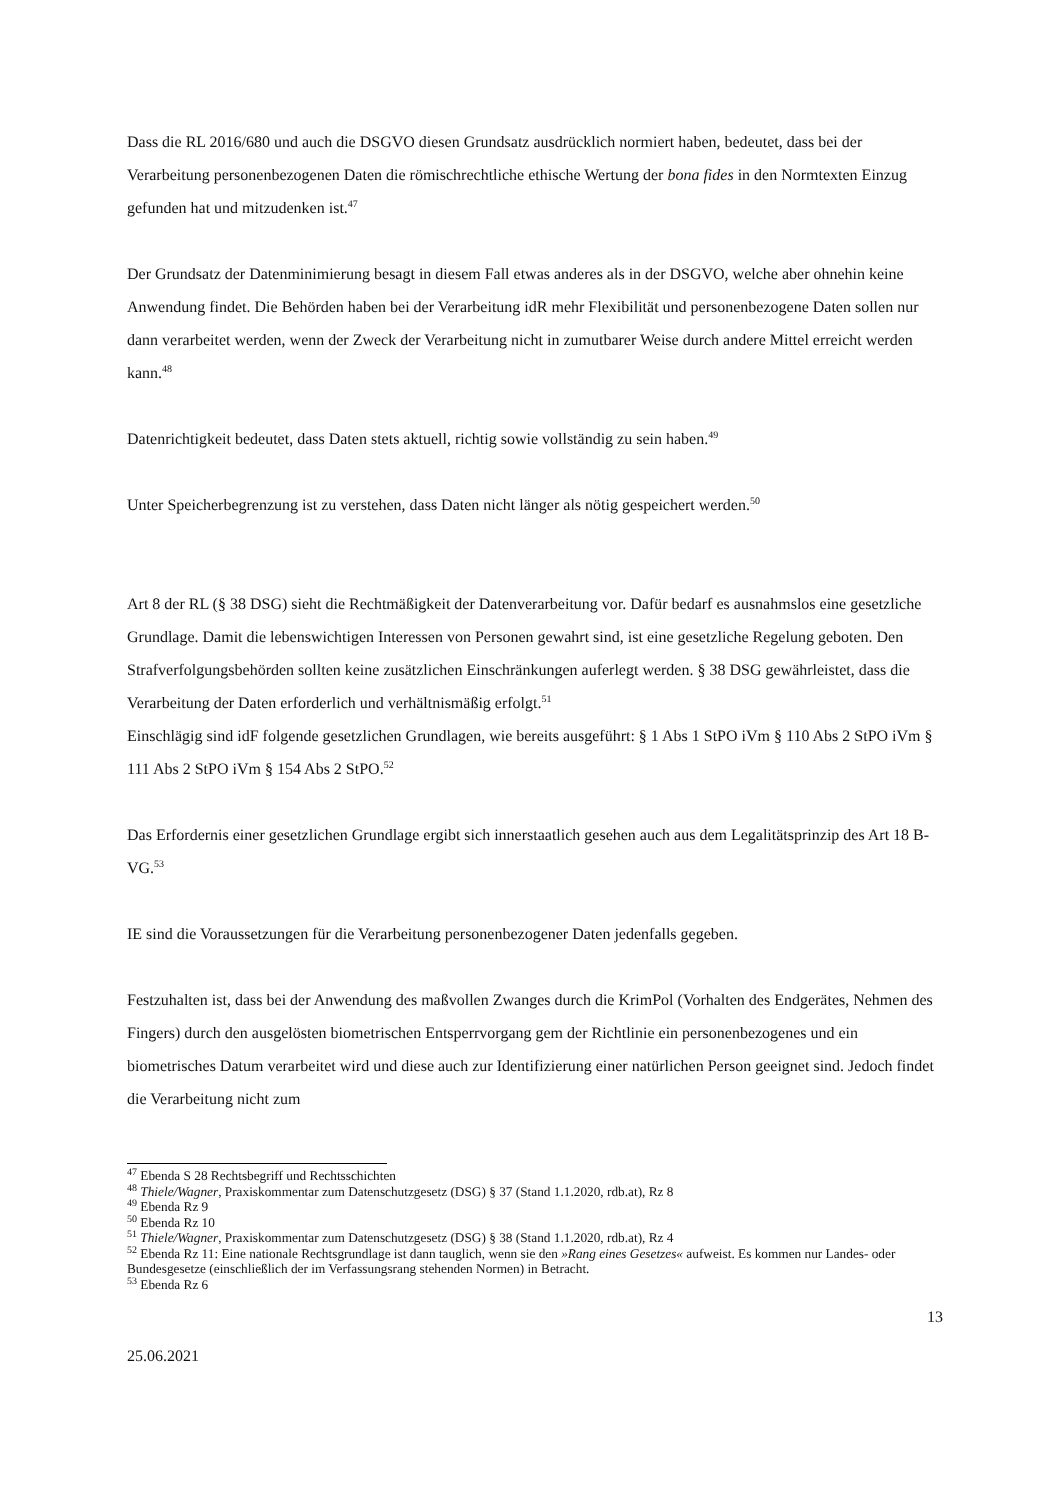Dass die RL 2016/680 und auch die DSGVO diesen Grundsatz ausdrücklich normiert haben, bedeutet, dass bei der Verarbeitung personenbezogenen Daten die römischrechtliche ethische Wertung der bona fides in den Normtexten Einzug gefunden hat und mitzudenken ist.<sup>47</sup>
Der Grundsatz der Datenminimierung besagt in diesem Fall etwas anderes als in der DSGVO, welche aber ohnehin keine Anwendung findet. Die Behörden haben bei der Verarbeitung idR mehr Flexibilität und personenbezogene Daten sollen nur dann verarbeitet werden, wenn der Zweck der Verarbeitung nicht in zumutbarer Weise durch andere Mittel erreicht werden kann.<sup>48</sup>
Datenrichtigkeit bedeutet, dass Daten stets aktuell, richtig sowie vollständig zu sein haben.<sup>49</sup>
Unter Speicherbegrenzung ist zu verstehen, dass Daten nicht länger als nötig gespeichert werden.<sup>50</sup>
Art 8 der RL (§ 38 DSG) sieht die Rechtmäßigkeit der Datenverarbeitung vor. Dafür bedarf es ausnahmslos eine gesetzliche Grundlage. Damit die lebenswichtigen Interessen von Personen gewahrt sind, ist eine gesetzliche Regelung geboten. Den Strafverfolgungsbehörden sollten keine zusätzlichen Einschränkungen auferlegt werden. § 38 DSG gewährleistet, dass die Verarbeitung der Daten erforderlich und verhältnismäßig erfolgt.<sup>51</sup>
Einschlägig sind idF folgende gesetzlichen Grundlagen, wie bereits ausgeführt: § 1 Abs 1 StPO iVm § 110 Abs 2 StPO iVm § 111 Abs 2 StPO iVm § 154 Abs 2 StPO.<sup>52</sup>
Das Erfordernis einer gesetzlichen Grundlage ergibt sich innerstaatlich gesehen auch aus dem Legalitätsprinzip des Art 18 B-VG.<sup>53</sup>
IE sind die Voraussetzungen für die Verarbeitung personenbezogener Daten jedenfalls gegeben.
Festzuhalten ist, dass bei der Anwendung des maßvollen Zwanges durch die KrimPol (Vorhalten des Endgerätes, Nehmen des Fingers) durch den ausgelösten biometrischen Entsperrvorgang gem der Richtlinie ein personenbezogenes und ein biometrisches Datum verarbeitet wird und diese auch zur Identifizierung einer natürlichen Person geeignet sind. Jedoch findet die Verarbeitung nicht zum
<sup>47</sup> Ebenda S 28 Rechtsbegriff und Rechtsschichten
<sup>48</sup> Thiele/Wagner, Praxiskommentar zum Datenschutzgesetz (DSG) § 37 (Stand 1.1.2020, rdb.at), Rz 8
<sup>49</sup> Ebenda Rz 9
<sup>50</sup> Ebenda Rz 10
<sup>51</sup> Thiele/Wagner, Praxiskommentar zum Datenschutzgesetz (DSG) § 38 (Stand 1.1.2020, rdb.at), Rz 4
<sup>52</sup> Ebenda Rz 11: Eine nationale Rechtsgrundlage ist dann tauglich, wenn sie den »Rang eines Gesetzes« aufweist. Es kommen nur Landes- oder Bundesgesetze (einschließlich der im Verfassungsrang stehenden Normen) in Betracht.
<sup>53</sup> Ebenda Rz 6
13
25.06.2021